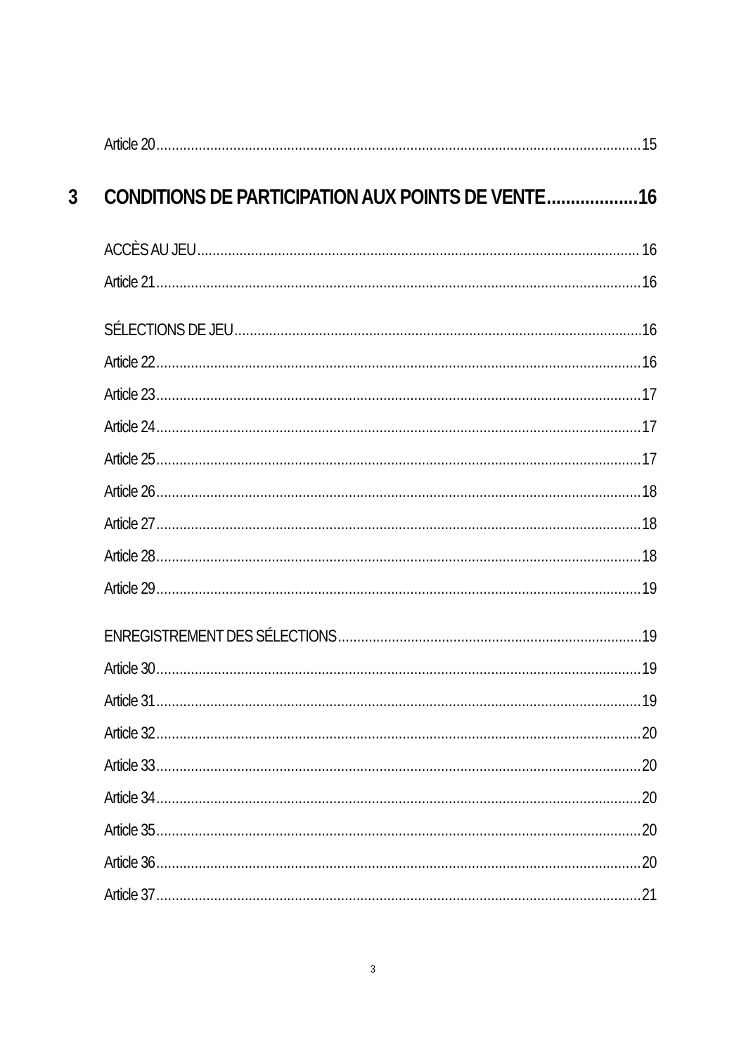Article 20 15
3 CONDITIONS DE PARTICIPATION AUX POINTS DE VENTE 16
ACCÈS AU JEU 16
Article 21 16
SÉLECTIONS DE JEU 16
Article 22 16
Article 23 17
Article 24 17
Article 25 17
Article 26 18
Article 27 18
Article 28 18
Article 29 19
ENREGISTREMENT DES SÉLECTIONS 19
Article 30 19
Article 31 19
Article 32 20
Article 33 20
Article 34 20
Article 35 20
Article 36 20
Article 37 21
3